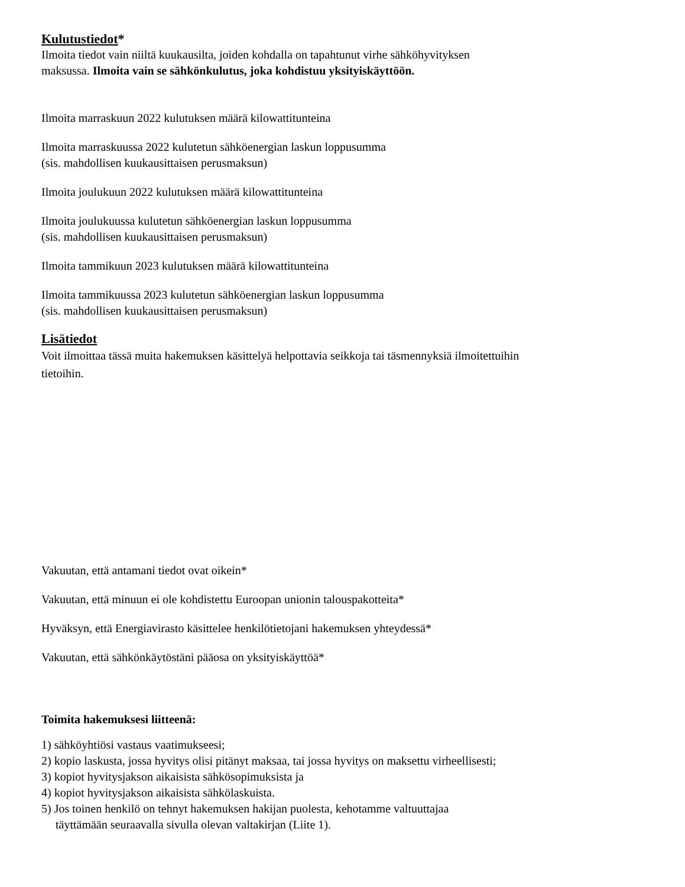Kulutustiedot*
Ilmoita tiedot vain niiltä kuukausilta, joiden kohdalla on tapahtunut virhe sähköhyvityksen
maksussa. Ilmoita vain se sähkönkulutus, joka kohdistuu yksityiskäyttöön.
Ilmoita marraskuun 2022 kulutuksen määrä kilowattitunteina
Ilmoita marraskuussa 2022 kulutetun sähköenergian laskun loppusumma
(sis. mahdollisen kuukausittaisen perusmaksun)
Ilmoita joulukuun 2022 kulutuksen määrä kilowattitunteina
Ilmoita joulukuussa kulutetun sähköenergian laskun loppusumma
(sis. mahdollisen kuukausittaisen perusmaksun)
Ilmoita tammikuun 2023 kulutuksen määrä kilowattitunteina
Ilmoita tammikuussa 2023 kulutetun sähköenergian laskun loppusumma
(sis. mahdollisen kuukausittaisen perusmaksun)
Lisätiedot
Voit ilmoittaa tässä muita hakemuksen käsittelyä helpottavia seikkoja tai täsmennyksiä ilmoitettuihin
tietoihin.
Vakuutan, että antamani tiedot ovat oikein*
Vakuutan, että minuun ei ole kohdistettu Euroopan unionin talouspakotteita*
Hyväksyn, että Energiavirasto käsittelee henkilötietojani hakemuksen yhteydessä*
Vakuutan, että sähkönkäytöstäni pääosa on yksityiskäyttöä*
Toimita hakemuksesi liitteenä:
1) sähköyhtiösi vastaus vaatimukseesi;
2) kopio laskusta, jossa hyvitys olisi pitänyt maksaa, tai jossa hyvitys on maksettu virheellisesti;
3) kopiot hyvitysjakson aikaisista sähkösopimuksista ja
4) kopiot hyvitysjakson aikaisista sähkölaskuista.
5) Jos toinen henkilö on tehnyt hakemuksen hakijan puolesta, kehotamme valtuuttajaa
täyttämään seuraavalla sivulla olevan valtakirjan (Liite 1).